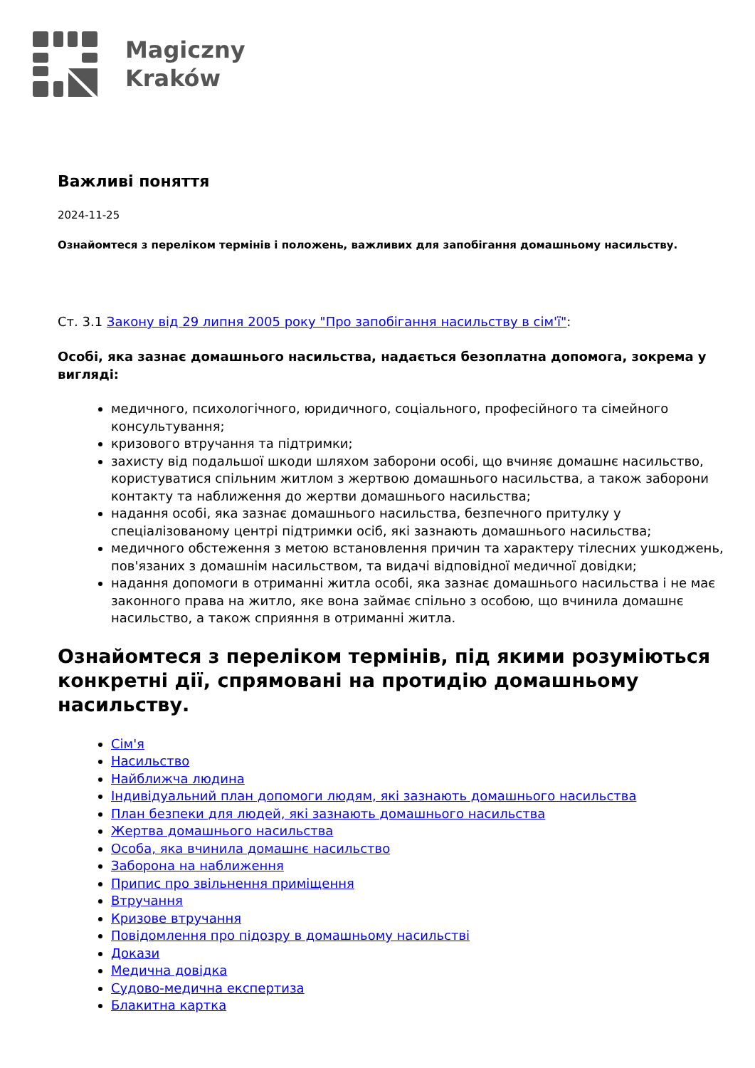Magiczny
Kraków
Важливі поняття
2024-11-25
Ознайомтеся з переліком термінів і положень, важливих для запобігання домашньому насильству.
Ст. 3.1 Закону від 29 липня 2005 року "Про запобігання насильству в сім'ї":
Особі, яка зазнає домашнього насильства, надається безоплатна допомога, зокрема у вигляді:
медичного, психологічного, юридичного, соціального, професійного та сімейного консультування;
кризового втручання та підтримки;
захисту від подальшої шкоди шляхом заборони особі, що вчиняє домашнє насильство, користуватися спільним житлом з жертвою домашнього насильства, а також заборони контакту та наближення до жертви домашнього насильства;
надання особі, яка зазнає домашнього насильства, безпечного притулку у спеціалізованому центрі підтримки осіб, які зазнають домашнього насильства;
медичного обстеження з метою встановлення причин та характеру тілесних ушкоджень, пов'язаних з домашнім насильством, та видачі відповідної медичної довідки;
надання допомоги в отриманні житла особі, яка зазнає домашнього насильства і не має законного права на житло, яке вона займає спільно з особою, що вчинила домашнє насильство, а також сприяння в отриманні житла.
Ознайомтеся з переліком термінів, під якими розуміються конкретні дії, спрямовані на протидію домашньому насильству.
Сім'я
Насильство
Найближча людина
Індивідуальний план допомоги людям, які зазнають домашнього насильства
План безпеки для людей, які зазнають домашнього насильства
Жертва домашнього насильства
Особа, яка вчинила домашнє насильство
Заборона на наближення
Припис про звільнення приміщення
Втручання
Кризове втручання
Повідомлення про підозру в домашньому насильстві
Докази
Медична довідка
Судово-медична експертиза
Блакитна картка